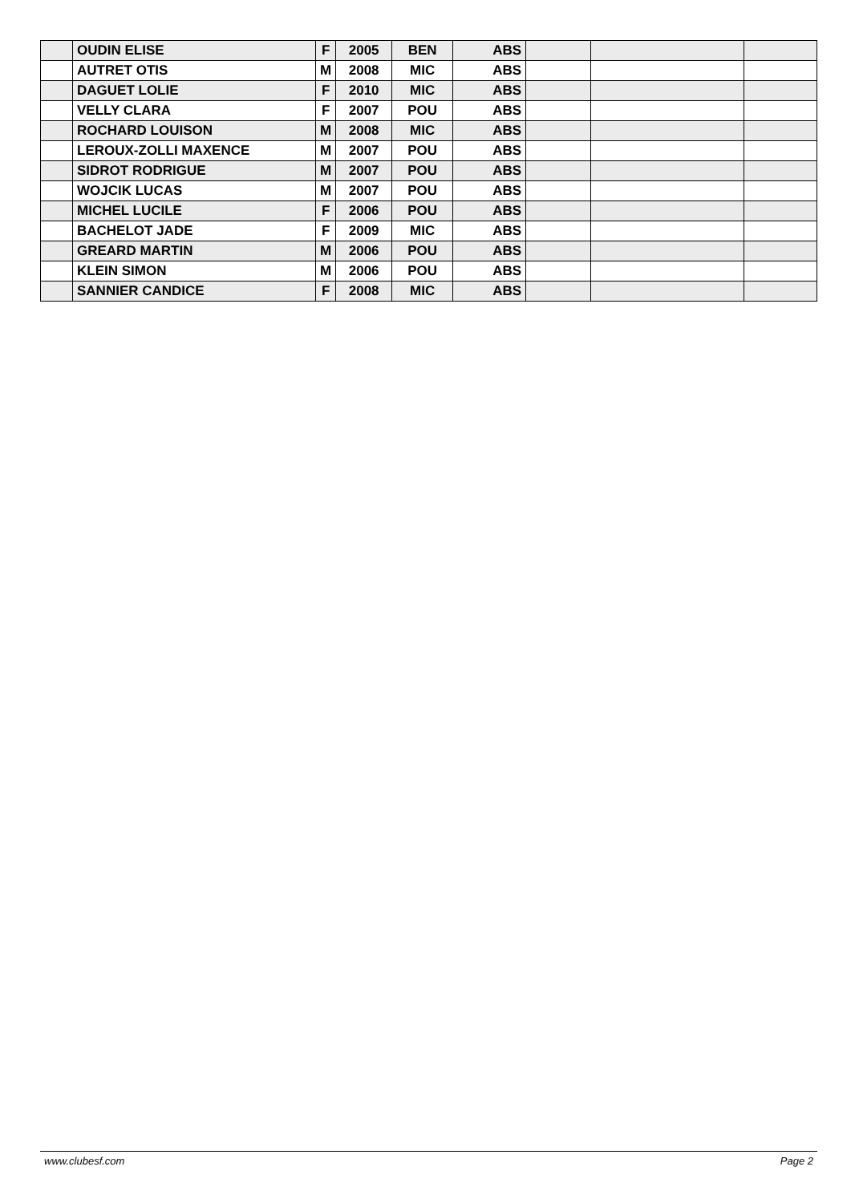| | OUDIN ELISE | F | 2005 | BEN | ABS | | | |
| | AUTRET OTIS | M | 2008 | MIC | ABS | | | |
| | DAGUET LOLIE | F | 2010 | MIC | ABS | | | |
| | VELLY CLARA | F | 2007 | POU | ABS | | | |
| | ROCHARD LOUISON | M | 2008 | MIC | ABS | | | |
| | LEROUX-ZOLLI MAXENCE | M | 2007 | POU | ABS | | | |
| | SIDROT RODRIGUE | M | 2007 | POU | ABS | | | |
| | WOJCIK LUCAS | M | 2007 | POU | ABS | | | |
| | MICHEL LUCILE | F | 2006 | POU | ABS | | | |
| | BACHELOT JADE | F | 2009 | MIC | ABS | | | |
| | GREARD MARTIN | M | 2006 | POU | ABS | | | |
| | KLEIN SIMON | M | 2006 | POU | ABS | | | |
| | SANNIER CANDICE | F | 2008 | MIC | ABS | | | |
www.clubesf.com Page 2